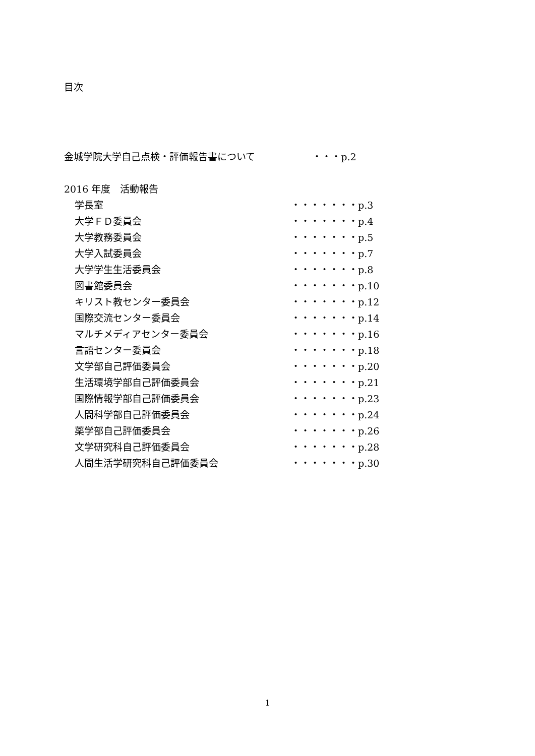目次
金城学院大学自己点検・評価報告書について ・・・p.2
2016 年度　活動報告
学長室 ・・・・・・・p.3
大学ＦＤ委員会 ・・・・・・・p.4
大学教務委員会 ・・・・・・・p.5
大学入試委員会 ・・・・・・・p.7
大学学生生活委員会 ・・・・・・・p.8
図書館委員会 ・・・・・・・p.10
キリスト教センター委員会 ・・・・・・・p.12
国際交流センター委員会 ・・・・・・・p.14
マルチメディアセンター委員会 ・・・・・・・p.16
言語センター委員会 ・・・・・・・p.18
文学部自己評価委員会 ・・・・・・・p.20
生活環境学部自己評価委員会 ・・・・・・・p.21
国際情報学部自己評価委員会 ・・・・・・・p.23
人間科学部自己評価委員会 ・・・・・・・p.24
薬学部自己評価委員会 ・・・・・・・p.26
文学研究科自己評価委員会 ・・・・・・・p.28
人間生活学研究科自己評価委員会 ・・・・・・・p.30
1